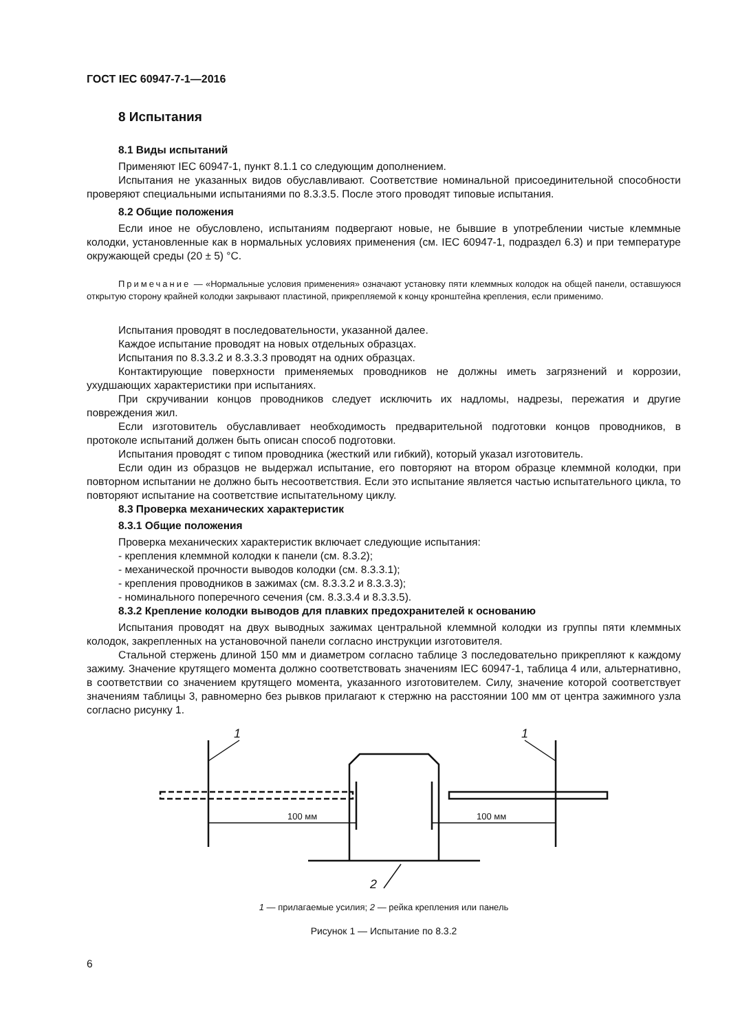ГОСТ IEC 60947-7-1—2016
8 Испытания
8.1 Виды испытаний
Применяют IEC 60947-1, пункт 8.1.1 со следующим дополнением.
Испытания не указанных видов обуславливают. Соответствие номинальной присоединительной способности проверяют специальными испытаниями по 8.3.3.5. После этого проводят типовые испытания.
8.2 Общие положения
Если иное не обусловлено, испытаниям подвергают новые, не бывшие в употреблении чистые клеммные колодки, установленные как в нормальных условиях применения (см. IEC 60947-1, подраздел 6.3) и при температуре окружающей среды (20 ± 5) °С.
Примечание — «Нормальные условия применения» означают установку пяти клеммных колодок на общей панели, оставшуюся открытую сторону крайней колодки закрывают пластиной, прикрепляемой к концу кронштейна крепления, если применимо.
Испытания проводят в последовательности, указанной далее.
Каждое испытание проводят на новых отдельных образцах.
Испытания по 8.3.3.2 и 8.3.3.3 проводят на одних образцах.
Контактирующие поверхности применяемых проводников не должны иметь загрязнений и коррозии, ухудшающих характеристики при испытаниях.
При скручивании концов проводников следует исключить их надломы, надрезы, пережатия и другие повреждения жил.
Если изготовитель обуславливает необходимость предварительной подготовки концов проводников, в протоколе испытаний должен быть описан способ подготовки.
Испытания проводят с типом проводника (жесткий или гибкий), который указал изготовитель.
Если один из образцов не выдержал испытание, его повторяют на втором образце клеммной колодки, при повторном испытании не должно быть несоответствия. Если это испытание является частью испытательного цикла, то повторяют испытание на соответствие испытательному циклу.
8.3 Проверка механических характеристик
8.3.1 Общие положения
Проверка механических характеристик включает следующие испытания:
- крепления клеммной колодки к панели (см. 8.3.2);
- механической прочности выводов колодки (см. 8.3.3.1);
- крепления проводников в зажимах (см. 8.3.3.2 и 8.3.3.3);
- номинального поперечного сечения (см. 8.3.3.4 и 8.3.3.5).
8.3.2 Крепление колодки выводов для плавких предохранителей к основанию
Испытания проводят на двух выводных зажимах центральной клеммной колодки из группы пяти клеммных колодок, закрепленных на установочной панели согласно инструкции изготовителя.
Стальной стержень длиной 150 мм и диаметром согласно таблице 3 последовательно прикрепляют к каждому зажиму. Значение крутящего момента должно соответствовать значениям IEC 60947-1, таблица 4 или, альтернативно, в соответствии со значением крутящего момента, указанного изготовителем. Силу, значение которой соответствует значениям таблицы 3, равномерно без рывков прилагают к стержню на расстоянии 100 мм от центра зажимного узла согласно рисунку 1.
100 мм
100 мм
1
1
2
1 — прилагаемые усилия; 2 — рейка крепления или панель
Рисунок 1 — Испытание по 8.3.2
6